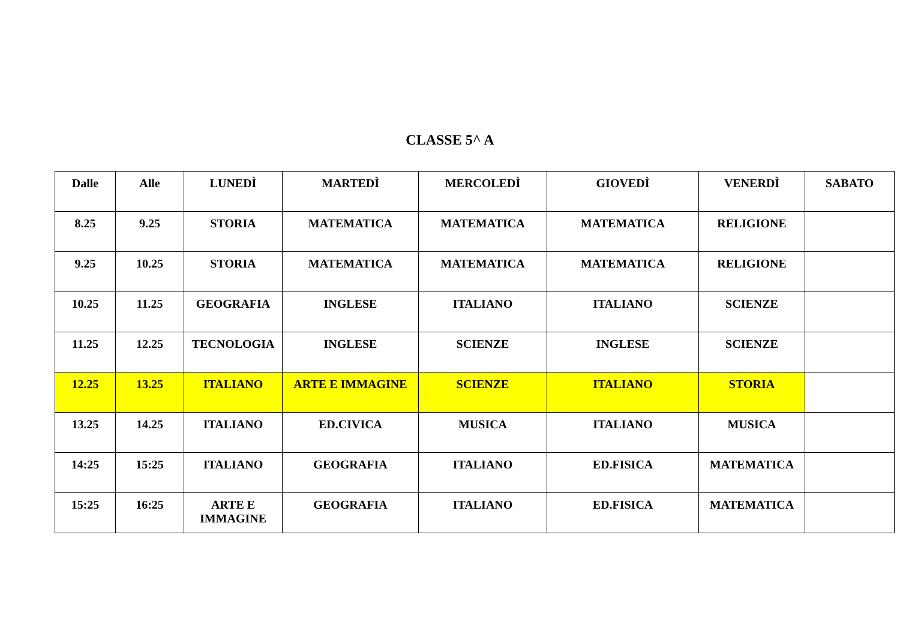CLASSE 5^ A
| Dalle | Alle | LUNEDÌ | MARTEDÌ | MERCOLEDÌ | GIOVEDÌ | VENERDÌ | SABATO |
| 8.25 | 9.25 | STORIA | MATEMATICA | MATEMATICA | MATEMATICA | RELIGIONE | |
| 9.25 | 10.25 | STORIA | MATEMATICA | MATEMATICA | MATEMATICA | RELIGIONE | |
| 10.25 | 11.25 | GEOGRAFIA | INGLESE | ITALIANO | ITALIANO | SCIENZE | |
| 11.25 | 12.25 | TECNOLOGIA | INGLESE | SCIENZE | INGLESE | SCIENZE | |
| 12.25 | 13.25 | ITALIANO | ARTE E IMMAGINE | SCIENZE | ITALIANO | STORIA | |
| 13.25 | 14.25 | ITALIANO | ED.CIVICA | MUSICA | ITALIANO | MUSICA | |
| 14:25 | 15:25 | ITALIANO | GEOGRAFIA | ITALIANO | ED.FISICA | MATEMATICA | |
| 15:25 | 16:25 | ARTE E IMMAGINE | GEOGRAFIA | ITALIANO | ED.FISICA | MATEMATICA | |